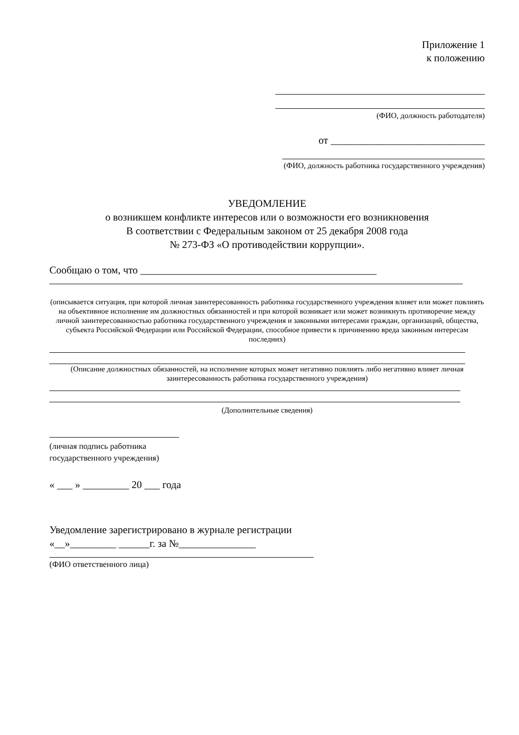Приложение 1
к положению
(ФИО, должность работодателя)
от ______________________________
(ФИО, должность работника государственного учреждения)
УВЕДОМЛЕНИЕ
о возникшем конфликте интересов или о возможности его возникновения
В соответствии с Федеральным законом от 25 декабря 2008 года
№ 273-ФЗ «О противодействии коррупции».
Сообщаю о том, что ______________________________________________
(описывается ситуация, при которой личная заинтересованность работника государственного учреждения влияет или может повлиять на объективное исполнение им должностных обязанностей и при которой возникает или может возникнуть противоречие между личной заинтересованностью работника государственного учреждения и законными интересами граждан, организаций, общества, субъекта Российской Федерации или Российской Федерации, способное привести к причинению вреда законным интересам последних)
(Описание должностных обязанностей, на исполнение которых может негативно повлиять либо негативно влияет личная заинтересованность работника государственного учреждения)
(Дополнительные сведения)
(личная подпись работника
государственного учреждения)
« ___ » _________ 20 ___ года
Уведомление зарегистрировано в журнале регистрации
«__»_________ ______г. за №_______________
(ФИО ответственного лица)